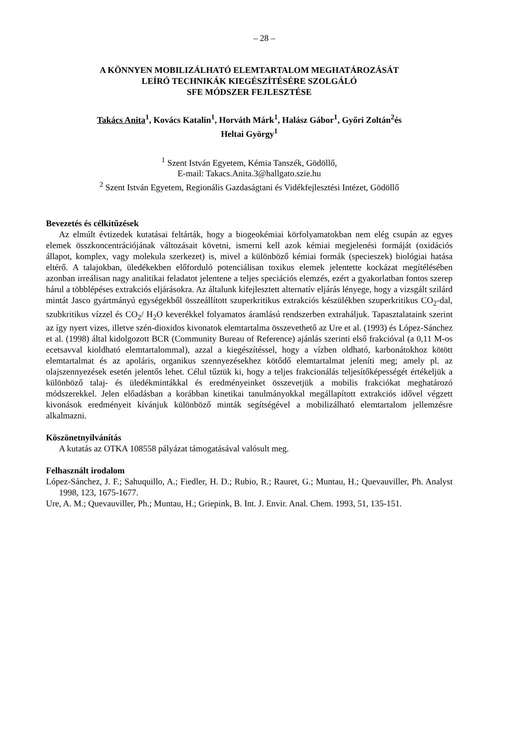– 28 –
A KÖNNYEN MOBILIZÁLHATÓ ELEMTARTALOM MEGHATÁROZÁSÁT
LEÍRÓ TECHNIKÁK KIEGÉSZÍTÉSÉRE SZOLGÁLÓ
SFE MÓDSZER FEJLESZTÉSE
Takács Anita<sup>1</sup>, Kovács Katalin<sup>1</sup>, Horváth Márk<sup>1</sup>, Halász Gábor<sup>1</sup>, Győri Zoltán<sup>2</sup>és
Heltai György<sup>1</sup>
<sup>1</sup> Szent István Egyetem, Kémia Tanszék, Gödöllő,
E-mail: Takacs.Anita.3@hallgato.szie.hu
<sup>2</sup> Szent István Egyetem, Regionális Gazdaságtani és Vidékfejlesztési Intézet, Gödöllő
Bevezetés és célkitűzések
Az elmúlt évtizedek kutatásai feltárták, hogy a biogeokémiai körfolyamatokban nem elég csupán az egyes elemek összkoncentrációjának változásait követni, ismerni kell azok kémiai megjelenési formáját (oxidációs állapot, komplex, vagy molekula szerkezet) is, mivel a különböző kémiai formák (specieszek) biológiai hatása eltérő. A talajokban, üledékekben előforduló potenciálisan toxikus elemek jelentette kockázat megítélésében azonban irreálisan nagy analitikai feladatot jelentene a teljes speciációs elemzés, ezért a gyakorlatban fontos szerep hárul a többlépéses extrakciós eljárásokra. Az általunk kifejlesztett alternatív eljárás lényege, hogy a vizsgált szilárd mintát Jasco gyártmányú egységekből összeállított szuperkritikus extrakciós készülékben szuperkritikus CO<sub>2</sub>-dal, szubkritikus vízzel és CO<sub>2</sub>/ H<sub>2</sub>O keverékkel folyamatos áramlású rendszerben extraháljuk. Tapasztalataink szerint az így nyert vizes, illetve szén-dioxidos kivonatok elemtartalma összevethető az Ure et al. (1993) és López-Sánchez et al. (1998) által kidolgozott BCR (Community Bureau of Reference) ajánlás szerinti első frakcióval (a 0,11 M-os ecetsavval kioldható elemtartalommal), azzal a kiegészítéssel, hogy a vízben oldható, karbonátokhoz kötött elemtartalmat és az apoláris, organikus szennyezésekhez kötődő elemtartalmat jeleníti meg; amely pl. az olajszennyezések esetén jelentős lehet. Célul tűztük ki, hogy a teljes frakcionálás teljesítőképességét értékeljük a különböző talaj- és üledékmintákkal és eredményeinket összevetjük a mobilis frakciókat meghatározó módszerekkel. Jelen előadásban a korábban kinetikai tanulmányokkal megállapított extrakciós idővel végzett kivonások eredményeit kívánjuk különböző minták segítségével a mobilizálható elemtartalom jellemzésre alkalmazni.
Köszönetnyilvánítás
A kutatás az OTKA 108558 pályázat támogatásával valósult meg.
Felhasznált irodalom
López-Sánchez, J. F.; Sahuquillo, A.; Fiedler, H. D.; Rubio, R.; Rauret, G.; Muntau, H.; Quevauviller, Ph. Analyst 1998, 123, 1675-1677.
Ure, A. M.; Quevauviller, Ph.; Muntau, H.; Griepink, B. Int. J. Envir. Anal. Chem. 1993, 51, 135-151.